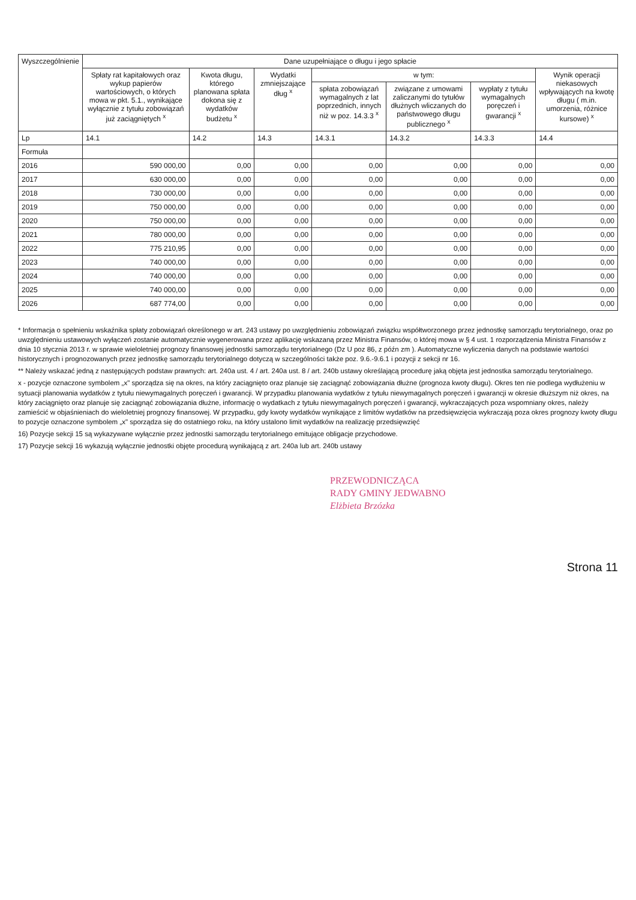| Wyszczególnienie | Dane uzupełniające o długu i jego spłacie | | | | | | |
| --- | --- | --- | --- | --- | --- | --- | --- |
| | Spłaty rat kapitałowych oraz wykup papierów wartościowych, o których mowa w pkt. 5.1., wynikające wyłącznie z tytułu zobowiązań już zaciągniętych <sup>x</sup> | Kwota długu, którego planowana spłata dokona się z wydatków budżetu <sup>x</sup> | Wydatki zmniejszające dług <sup>x</sup> | w tym: | | | Wynik operacji niekasowych wpływających na kwotę długu ( m.in. umorzenia, różnice kursowe) <sup>x</sup> |
| | | | | spłata zobowiązań wymagalnych z lat poprzednich, innych niż w poz. 14.3.3 <sup>x</sup> | związane z umowami zaliczanymi do tytułów dłużnych wliczanych do państwowego długu publicznego <sup>x</sup> | wypłaty z tytułu wymagalnych poręczeń i gwarancji <sup>x</sup> | |
| Lp | 14.1 | 14.2 | 14.3 | 14.3.1 | 14.3.2 | 14.3.3 | 14.4 |
| Formuła | | | | | | | |
| 2016 | 590 000,00 | 0,00 | 0,00 | 0,00 | 0,00 | 0,00 | 0,00 |
| 2017 | 630 000,00 | 0,00 | 0,00 | 0,00 | 0,00 | 0,00 | 0,00 |
| 2018 | 730 000,00 | 0,00 | 0,00 | 0,00 | 0,00 | 0,00 | 0,00 |
| 2019 | 750 000,00 | 0,00 | 0,00 | 0,00 | 0,00 | 0,00 | 0,00 |
| 2020 | 750 000,00 | 0,00 | 0,00 | 0,00 | 0,00 | 0,00 | 0,00 |
| 2021 | 780 000,00 | 0,00 | 0,00 | 0,00 | 0,00 | 0,00 | 0,00 |
| 2022 | 775 210,95 | 0,00 | 0,00 | 0,00 | 0,00 | 0,00 | 0,00 |
| 2023 | 740 000,00 | 0,00 | 0,00 | 0,00 | 0,00 | 0,00 | 0,00 |
| 2024 | 740 000,00 | 0,00 | 0,00 | 0,00 | 0,00 | 0,00 | 0,00 |
| 2025 | 740 000,00 | 0,00 | 0,00 | 0,00 | 0,00 | 0,00 | 0,00 |
| 2026 | 687 774,00 | 0,00 | 0,00 | 0,00 | 0,00 | 0,00 | 0,00 |
* Informacja o spełnieniu wskaźnika spłaty zobowiązań określonego w art. 243 ustawy po uwzględnieniu zobowiązań związku współtworzonego przez jednostkę samorządu terytorialnego, oraz po uwzględnieniu ustawowych wyłączeń zostanie automatycznie wygenerowana przez aplikację wskazaną przez Ministra Finansów, o której mowa w § 4 ust. 1 rozporządzenia Ministra Finansów z dnia 10 stycznia 2013 r. w sprawie wieloletniej prognozy finansowej jednostki samorządu terytorialnego (Dz U poz 86, z późn zm ). Automatyczne wyliczenia danych na podstawie wartości historycznych i prognozowanych przez jednostkę samorządu terytorialnego dotyczą w szczególności także poz. 9.6.-9.6.1 i pozycji z sekcji nr 16.
** Należy wskazać jedną z następujących podstaw prawnych: art. 240a ust. 4 / art. 240a ust. 8 / art. 240b ustawy określającą procedurę jaką objęta jest jednostka samorządu terytorialnego.
x - pozycje oznaczone symbolem „x" sporządza się na okres, na który zaciągnięto oraz planuje się zaciągnąć zobowiązania dłużne (prognoza kwoty długu). Okres ten nie podlega wydłużeniu w sytuacji planowania wydatków z tytułu niewymagalnych poręczeń i gwarancji. W przypadku planowania wydatków z tytułu niewymagalnych poręczeń i gwarancji w okresie dłuższym niż okres, na który zaciągnięto oraz planuje się zaciągnąć zobowiązania dłużne, informację o wydatkach z tytułu niewymagalnych poręczeń i gwarancji, wykraczających poza wspomniany okres, należy zamieścić w objaśnieniach do wieloletniej prognozy finansowej. W przypadku, gdy kwoty wydatków wynikające z limitów wydatków na przedsięwzięcia wykraczają poza okres prognozy kwoty długu to pozycje oznaczone symbolem „x" sporządza się do ostatniego roku, na który ustalono limit wydatków na realizację przedsięwzięć
16) Pozycje sekcji 15 są wykazywane wyłącznie przez jednostki samorządu terytorialnego emitujące obligacje przychodowe.
17) Pozycje sekcji 16 wykazują wyłącznie jednostki objęte procedurą wynikającą z art. 240a lub art. 240b ustawy
PRZEWODNICZĄCA
RADY GMINY JEDWABNO
Elżbieta Brzózka
Strona 11